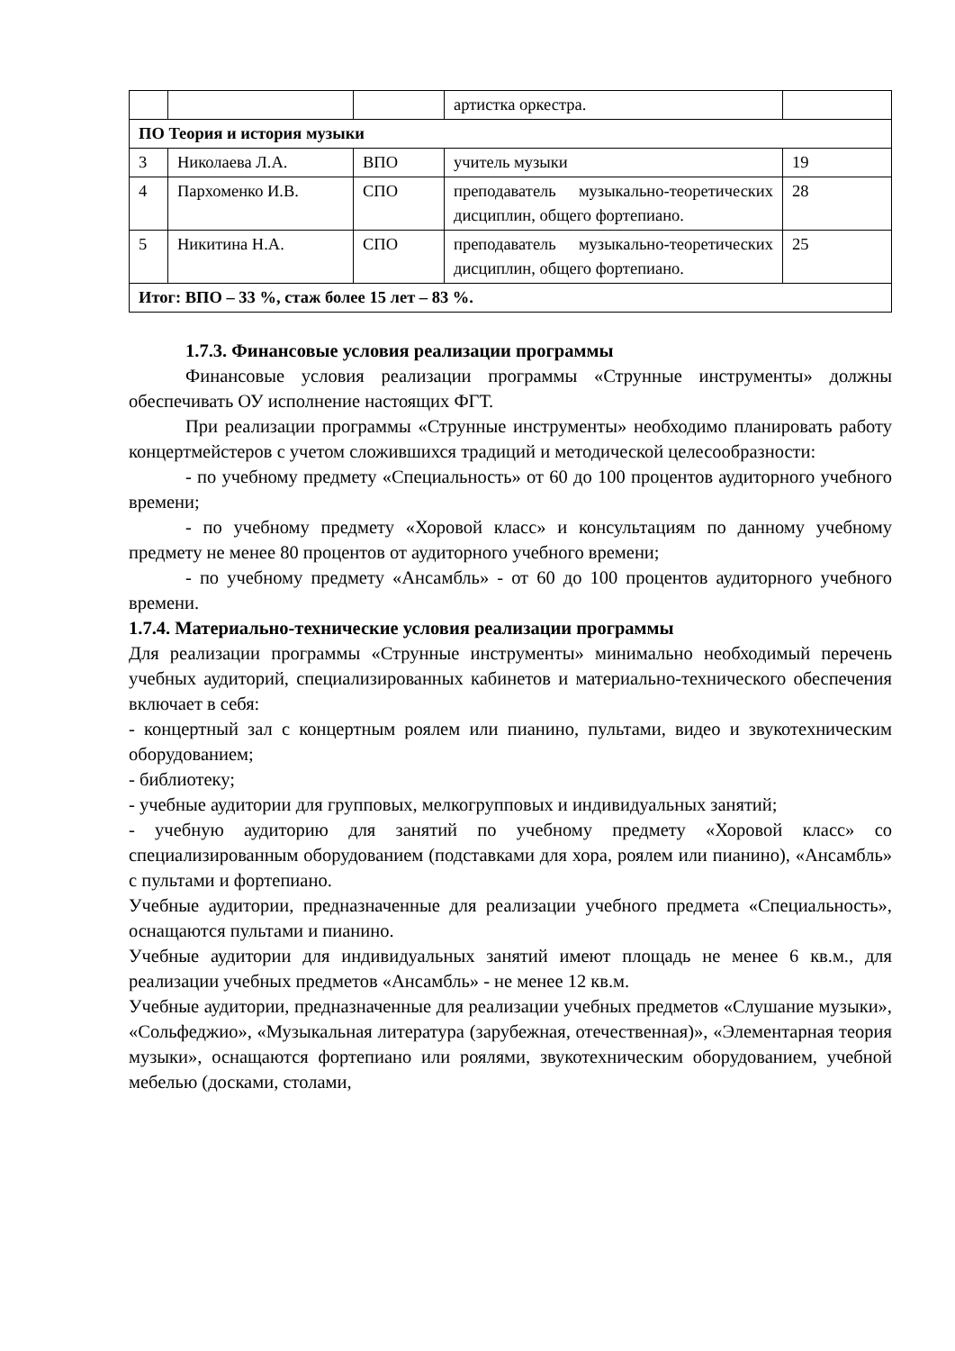| | | | артистка оркестра. | |
| ПО Теория и история музыки | | | | |
| 3 | Николаева Л.А. | ВПО | учитель музыки | 19 |
| 4 | Пархоменко И.В. | СПО | преподаватель музыкально-теоретических дисциплин, общего фортепиано. | 28 |
| 5 | Никитина Н.А. | СПО | преподаватель музыкально-теоретических дисциплин, общего фортепиано. | 25 |
| Итог: ВПО – 33 %, стаж более 15 лет – 83 %. | | | | |
1.7.3. Финансовые условия реализации программы
Финансовые условия реализации программы «Струнные инструменты» должны обеспечивать ОУ исполнение настоящих ФГТ.
При реализации программы «Струнные инструменты» необходимо планировать работу концертмейстеров с учетом сложившихся традиций и методической целесообразности:
- по учебному предмету «Специальность» от 60 до 100 процентов аудиторного учебного времени;
- по учебному предмету «Хоровой класс» и консультациям по данному учебному предмету не менее 80 процентов от аудиторного учебного времени;
- по учебному предмету «Ансамбль» - от 60 до 100 процентов аудиторного учебного времени.
1.7.4. Материально-технические условия реализации программы
Для реализации программы «Струнные инструменты» минимально необходимый перечень учебных аудиторий, специализированных кабинетов и материально-технического обеспечения включает в себя:
- концертный зал с концертным роялем или пианино, пультами, видео и звукотехническим оборудованием;
- библиотеку;
- учебные аудитории для групповых, мелкогрупповых и индивидуальных занятий;
- учебную аудиторию для занятий по учебному предмету «Хоровой класс» со специализированным оборудованием (подставками для хора, роялем или пианино), «Ансамбль» с пультами и фортепиано.
Учебные аудитории, предназначенные для реализации учебного предмета «Специальность», оснащаются пультами и пианино.
Учебные аудитории для индивидуальных занятий имеют площадь не менее 6 кв.м., для реализации учебных предметов «Ансамбль» - не менее 12 кв.м.
Учебные аудитории, предназначенные для реализации учебных предметов «Слушание музыки», «Сольфеджио», «Музыкальная литература (зарубежная, отечественная)», «Элементарная теория музыки», оснащаются фортепиано или роялями, звукотехническим оборудованием, учебной мебелью (досками, столами,